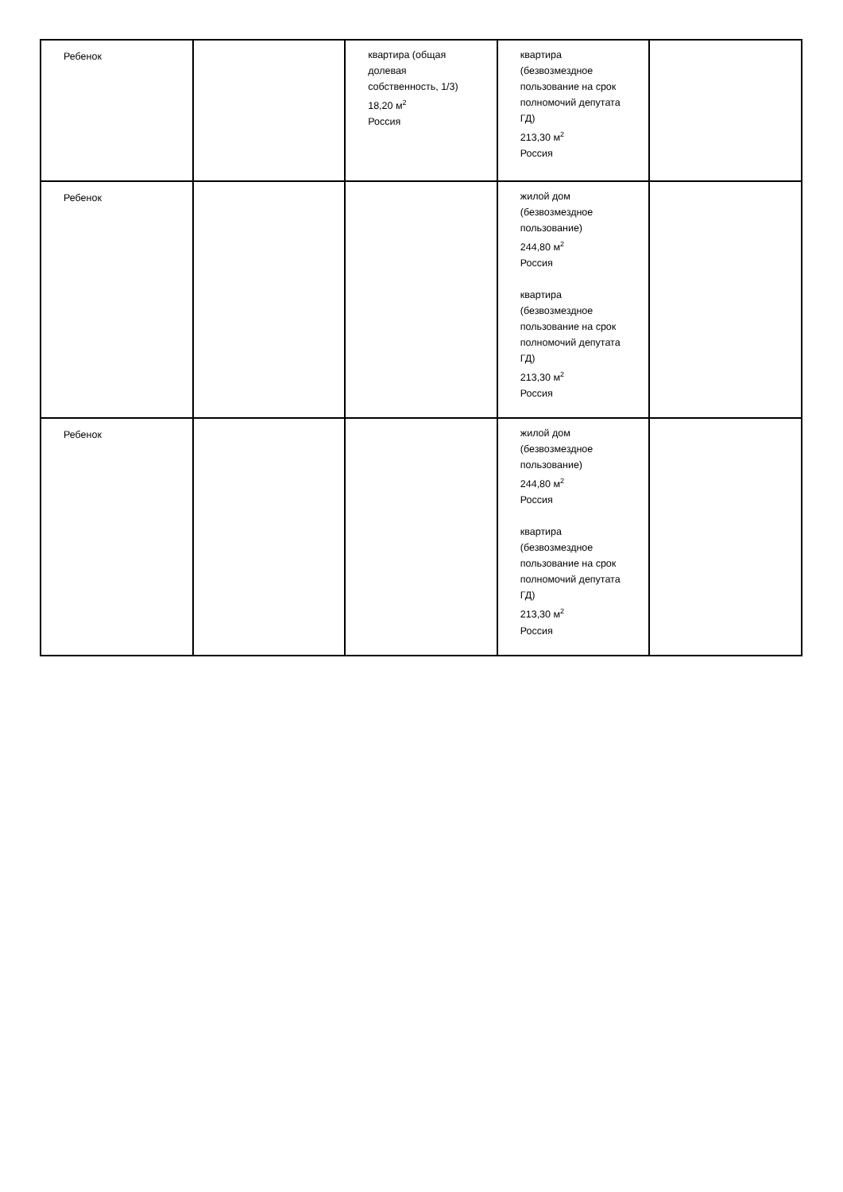| Ребенок | | квартира (общая долевая собственность, 1/3) 18,20 м<sup>2</sup> Россия | квартира (безвозмездное пользование на срок полномочий депутата ГД) 213,30 м<sup>2</sup> Россия | |
| Ребенок | | | жилой дом (безвозмездное пользование) 244,80 м<sup>2</sup> Россия квартира (безвозмездное пользование на срок полномочий депутата ГД) 213,30 м<sup>2</sup> Россия | |
| Ребенок | | | жилой дом (безвозмездное пользование) 244,80 м<sup>2</sup> Россия квартира (безвозмездное пользование на срок полномочий депутата ГД) 213,30 м<sup>2</sup> Россия | |